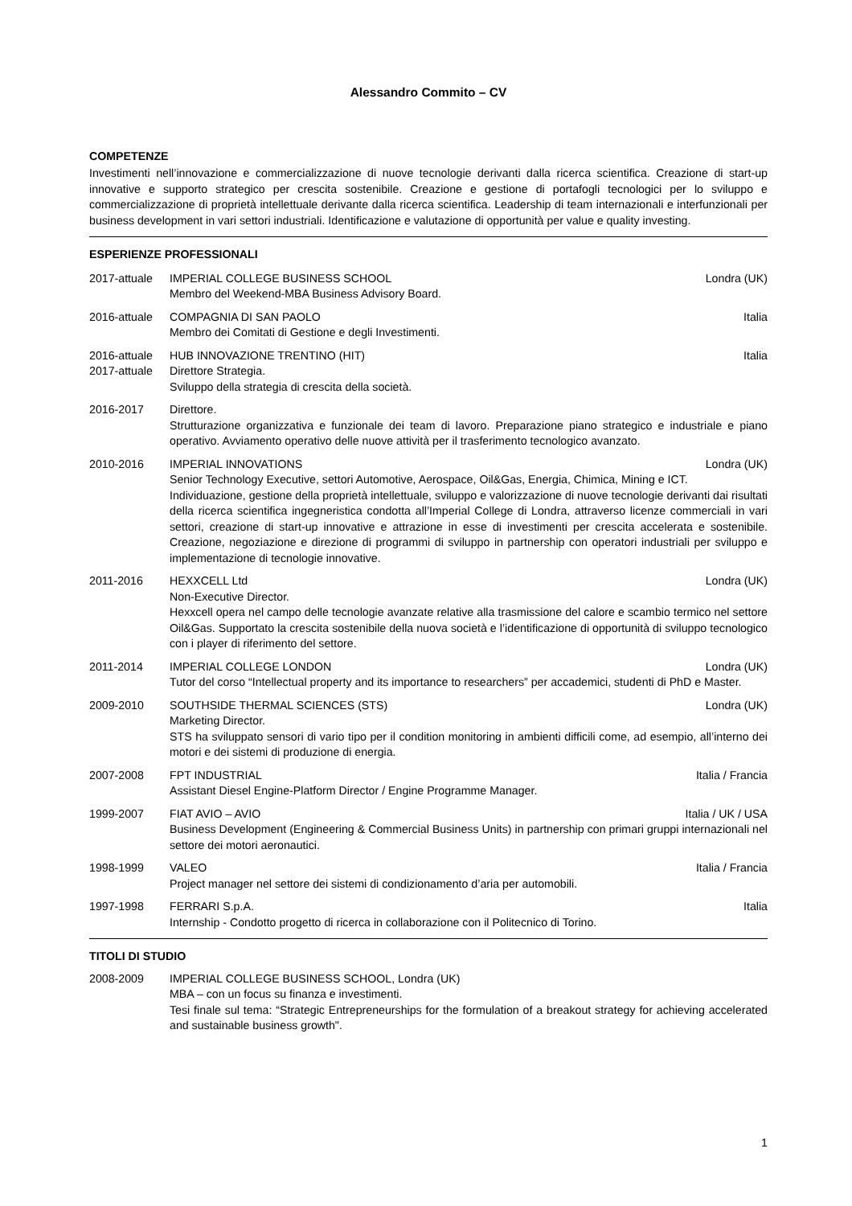Alessandro Commito – CV
COMPETENZE
Investimenti nell’innovazione e commercializzazione di nuove tecnologie derivanti dalla ricerca scientifica. Creazione di start-up innovative e supporto strategico per crescita sostenibile. Creazione e gestione di portafogli tecnologici per lo sviluppo e commercializzazione di proprietà intellettuale derivante dalla ricerca scientifica. Leadership di team internazionali e interfunzionali per business development in vari settori industriali. Identificazione e valutazione di opportunità per value e quality investing.
ESPERIENZE PROFESSIONALI
2017-attuale
IMPERIAL COLLEGE BUSINESS SCHOOL Londra (UK)
Membro del Weekend-MBA Business Advisory Board.
2016-attuale
COMPAGNIA DI SAN PAOLO Italia
Membro dei Comitati di Gestione e degli Investimenti.
2016-attuale
HUB INNOVAZIONE TRENTINO (HIT) Italia
2017-attuale
Direttore Strategia.
Sviluppo della strategia di crescita della società.
2016-2017 Direttore.
Strutturazione organizzativa e funzionale dei team di lavoro. Preparazione piano strategico e industriale e piano operativo. Avviamento operativo delle nuove attività per il trasferimento tecnologico avanzato.
2010-2016 IMPERIAL INNOVATIONS Londra (UK)
Senior Technology Executive, settori Automotive, Aerospace, Oil&Gas, Energia, Chimica, Mining e ICT.
Individuazione, gestione della proprietà intellettuale, sviluppo e valorizzazione di nuove tecnologie derivanti dai risultati della ricerca scientifica ingegneristica condotta all’Imperial College di Londra, attraverso licenze commerciali in vari settori, creazione di start-up innovative e attrazione in esse di investimenti per crescita accelerata e sostenibile. Creazione, negoziazione e direzione di programmi di sviluppo in partnership con operatori industriali per sviluppo e implementazione di tecnologie innovative.
2011-2016 HEXXCELL Ltd Londra (UK)
Non-Executive Director.
Hexxcell opera nel campo delle tecnologie avanzate relative alla trasmissione del calore e scambio termico nel settore Oil&Gas. Supportato la crescita sostenibile della nuova società e l’identificazione di opportunità di sviluppo tecnologico con i player di riferimento del settore.
2011-2014 IMPERIAL COLLEGE LONDON Londra (UK)
Tutor del corso “Intellectual property and its importance to researchers” per accademici, studenti di PhD e Master.
2009-2010 SOUTHSIDE THERMAL SCIENCES (STS) Londra (UK)
Marketing Director.
STS ha sviluppato sensori di vario tipo per il condition monitoring in ambienti difficili come, ad esempio, all’interno dei motori e dei sistemi di produzione di energia.
2007-2008 FPT INDUSTRIAL Italia / Francia
Assistant Diesel Engine-Platform Director / Engine Programme Manager.
1999-2007 FIAT AVIO – AVIO Italia / UK / USA
Business Development (Engineering & Commercial Business Units) in partnership con primari gruppi internazionali nel settore dei motori aeronautici.
1998-1999 VALEO Italia / Francia
Project manager nel settore dei sistemi di condizionamento d’aria per automobili.
1997-1998 FERRARI S.p.A. Italia
Internship - Condotto progetto di ricerca in collaborazione con il Politecnico di Torino.
TITOLI DI STUDIO
2008-2009 IMPERIAL COLLEGE BUSINESS SCHOOL, Londra (UK)
MBA – con un focus su finanza e investimenti.
Tesi finale sul tema: “Strategic Entrepreneurships for the formulation of a breakout strategy for achieving accelerated and sustainable business growth".
1